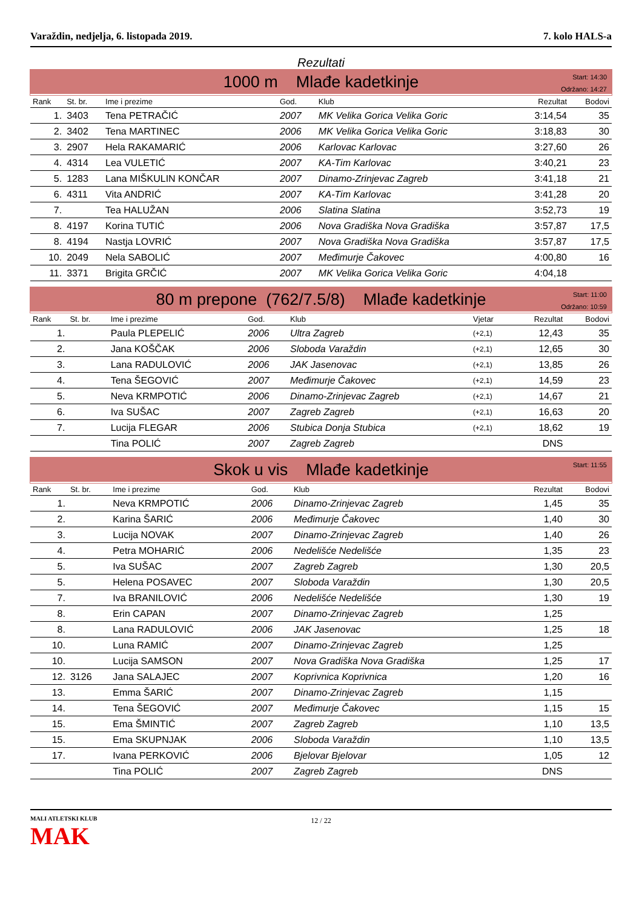Varaždin, nedjelja, 6. listopada 2019. 7. kolo HALS-a
Rezultati
1000 m Mlađe kadetkinje
Start: 14:30
Održano: 14:27
| Rank | St. br. | Ime i prezime | God. | Klub | Rezultat | Bodovi |
| --- | --- | --- | --- | --- | --- | --- |
| 1. | 3403 | Tena PETRAČIĆ | 2007 | MK Velika Gorica Velika Goric | 3:14,54 | 35 |
| 2. | 3402 | Tena MARTINEC | 2006 | MK Velika Gorica Velika Goric | 3:18,83 | 30 |
| 3. | 2907 | Hela RAKAMARIĆ | 2006 | Karlovac Karlovac | 3:27,60 | 26 |
| 4. | 4314 | Lea VULETIĆ | 2007 | KA-Tim Karlovac | 3:40,21 | 23 |
| 5. | 1283 | Lana MIŠKULIN KONČAR | 2007 | Dinamo-Zrinjevac Zagreb | 3:41,18 | 21 |
| 6. | 4311 | Vita ANDRIĆ | 2007 | KA-Tim Karlovac | 3:41,28 | 20 |
| 7. | | Tea HALUŽAN | 2006 | Slatina Slatina | 3:52,73 | 19 |
| 8. | 4197 | Korina TUTIĆ | 2006 | Nova Gradiška Nova Gradiška | 3:57,87 | 17,5 |
| 8. | 4194 | Nastja LOVRIĆ | 2007 | Nova Gradiška Nova Gradiška | 3:57,87 | 17,5 |
| 10. | 2049 | Nela SABOLIĆ | 2007 | Međimurje Čakovec | 4:00,80 | 16 |
| 11. | 3371 | Brigita GRČIĆ | 2007 | MK Velika Gorica Velika Goric | 4:04,18 | |
80 m prepone (762/7.5/8) Mlađe kadetkinje
Start: 11:00
Održano: 10:59
| Rank | St. br. | Ime i prezime | God. | Klub | Vjetar | Rezultat | Bodovi |
| --- | --- | --- | --- | --- | --- | --- | --- |
| 1. | | Paula PLEPELIĆ | 2006 | Ultra Zagreb | (+2,1) | 12,43 | 35 |
| 2. | | Jana KOŠČAK | 2006 | Sloboda Varaždin | (+2,1) | 12,65 | 30 |
| 3. | | Lana RADULOVIĆ | 2006 | JAK Jasenovac | (+2,1) | 13,85 | 26 |
| 4. | | Tena ŠEGOVIĆ | 2007 | Međimurje Čakovec | (+2,1) | 14,59 | 23 |
| 5. | | Neva KRMPOTIĆ | 2006 | Dinamo-Zrinjevac Zagreb | (+2,1) | 14,67 | 21 |
| 6. | | Iva SUŠAC | 2007 | Zagreb Zagreb | (+2,1) | 16,63 | 20 |
| 7. | | Lucija FLEGAR | 2006 | Stubica Donja Stubica | (+2,1) | 18,62 | 19 |
| | | Tina POLIĆ | 2007 | Zagreb Zagreb | | DNS | |
Skok u vis Mlađe kadetkinje
Start: 11:55
| Rank | St. br. | Ime i prezime | God. | Klub | Rezultat | Bodovi |
| --- | --- | --- | --- | --- | --- | --- |
| 1. | | Neva KRMPOTIĆ | 2006 | Dinamo-Zrinjevac Zagreb | 1,45 | 35 |
| 2. | | Karina ŠARIĆ | 2006 | Međimurje Čakovec | 1,40 | 30 |
| 3. | | Lucija NOVAK | 2007 | Dinamo-Zrinjevac Zagreb | 1,40 | 26 |
| 4. | | Petra MOHARIĆ | 2006 | Nedelišće Nedelišće | 1,35 | 23 |
| 5. | | Iva SUŠAC | 2007 | Zagreb Zagreb | 1,30 | 20,5 |
| 5. | | Helena POSAVEC | 2007 | Sloboda Varaždin | 1,30 | 20,5 |
| 7. | | Iva BRANILOVIĆ | 2006 | Nedelišće Nedelišće | 1,30 | 19 |
| 8. | | Erin CAPAN | 2007 | Dinamo-Zrinjevac Zagreb | 1,25 | |
| 8. | | Lana RADULOVIĆ | 2006 | JAK Jasenovac | 1,25 | 18 |
| 10. | | Luna RAMIĆ | 2007 | Dinamo-Zrinjevac Zagreb | 1,25 | |
| 10. | | Lucija SAMSON | 2007 | Nova Gradiška Nova Gradiška | 1,25 | 17 |
| 12. | 3126 | Jana SALAJEC | 2007 | Koprivnica Koprivnica | 1,20 | 16 |
| 13. | | Emma ŠARIĆ | 2007 | Dinamo-Zrinjevac Zagreb | 1,15 | |
| 14. | | Tena ŠEGOVIĆ | 2007 | Međimurje Čakovec | 1,15 | 15 |
| 15. | | Ema ŠMINTIĆ | 2007 | Zagreb Zagreb | 1,10 | 13,5 |
| 15. | | Ema SKUPNJAK | 2006 | Sloboda Varaždin | 1,10 | 13,5 |
| 17. | | Ivana PERKOVIĆ | 2006 | Bjelovar Bjelovar | 1,05 | 12 |
| | | Tina POLIĆ | 2007 | Zagreb Zagreb | DNS | |
MALI ATLETSKI KLUB
MAK
12 / 22